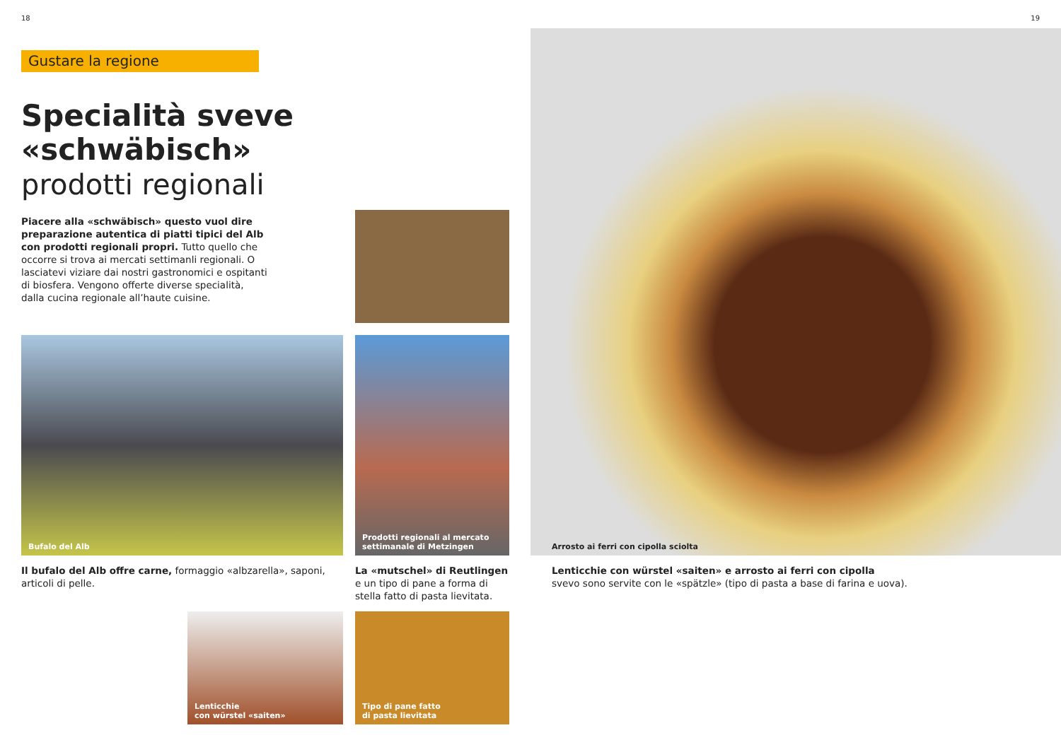18
Gustare la regione
Specialità sveve «schwäbisch»
prodotti regionali
Piacere alla «schwäbisch» questo vuol dire preparazione autentica di piatti tipici del Alb con prodotti regionali propri. Tutto quello che occorre si trova ai mercati settimanli regionali. O lasciatevi viziare dai nostri gastronomici e ospitanti di biosfera. Vengono offerte diverse specialità, dalla cucina regionale all’haute cuisine.
Bufalo del Alb
Prodotti regionali al mercato settimanale di Metzingen
Il bufalo del Alb offre carne, formaggio «albzarella», saponi, articoli di pelle.
La «mutschel» di Reutlingen
e un tipo di pane a forma di stella fatto di pasta lievitata.
Lenticchie
con würstel «saiten»
Tipo di pane fatto
di pasta lievitata
19
Arrosto ai ferri con cipolla sciolta
Lenticchie con würstel «saiten» e arrosto ai ferri con cipolla
svevo sono servite con le «spätzle» (tipo di pasta a base di farina e uova).